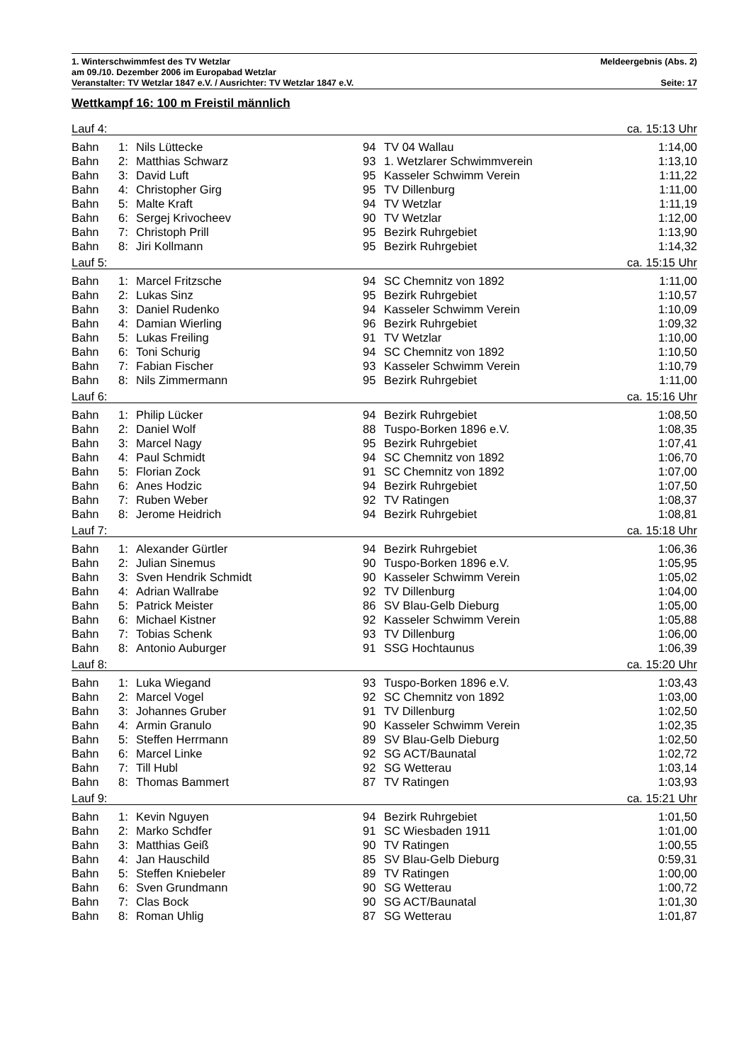1. Winterschwimmfest des TV Wetzlar Meldeergebnis (Abs. 2)
am 09./10. Dezember 2006 im Europabad Wetzlar
Veranstalter: TV Wetzlar 1847 e.V. / Ausrichter: TV Wetzlar 1847 e.V. Seite: 17
Wettkampf 16: 100 m Freistil männlich
| Lauf 4: | | | | | ca. 15:13 Uhr |
| Bahn | 1: | Nils Lüttecke | 94 | TV 04 Wallau | 1:14,00 |
| Bahn | 2: | Matthias Schwarz | 93 | 1. Wetzlarer Schwimmverein | 1:13,10 |
| Bahn | 3: | David Luft | 95 | Kasseler Schwimm Verein | 1:11,22 |
| Bahn | 4: | Christopher Girg | 95 | TV Dillenburg | 1:11,00 |
| Bahn | 5: | Malte Kraft | 94 | TV Wetzlar | 1:11,19 |
| Bahn | 6: | Sergej Krivocheev | 90 | TV Wetzlar | 1:12,00 |
| Bahn | 7: | Christoph Prill | 95 | Bezirk Ruhrgebiet | 1:13,90 |
| Bahn | 8: | Jiri Kollmann | 95 | Bezirk Ruhrgebiet | 1:14,32 |
| Lauf 5: | | | | | ca. 15:15 Uhr |
| Bahn | 1: | Marcel Fritzsche | 94 | SC Chemnitz von 1892 | 1:11,00 |
| Bahn | 2: | Lukas Sinz | 95 | Bezirk Ruhrgebiet | 1:10,57 |
| Bahn | 3: | Daniel Rudenko | 94 | Kasseler Schwimm Verein | 1:10,09 |
| Bahn | 4: | Damian Wierling | 96 | Bezirk Ruhrgebiet | 1:09,32 |
| Bahn | 5: | Lukas Freiling | 91 | TV Wetzlar | 1:10,00 |
| Bahn | 6: | Toni Schurig | 94 | SC Chemnitz von 1892 | 1:10,50 |
| Bahn | 7: | Fabian Fischer | 93 | Kasseler Schwimm Verein | 1:10,79 |
| Bahn | 8: | Nils Zimmermann | 95 | Bezirk Ruhrgebiet | 1:11,00 |
| Lauf 6: | | | | | ca. 15:16 Uhr |
| Bahn | 1: | Philip Lücker | 94 | Bezirk Ruhrgebiet | 1:08,50 |
| Bahn | 2: | Daniel Wolf | 88 | Tuspo-Borken 1896 e.V. | 1:08,35 |
| Bahn | 3: | Marcel Nagy | 95 | Bezirk Ruhrgebiet | 1:07,41 |
| Bahn | 4: | Paul Schmidt | 94 | SC Chemnitz von 1892 | 1:06,70 |
| Bahn | 5: | Florian Zock | 91 | SC Chemnitz von 1892 | 1:07,00 |
| Bahn | 6: | Anes Hodzic | 94 | Bezirk Ruhrgebiet | 1:07,50 |
| Bahn | 7: | Ruben Weber | 92 | TV Ratingen | 1:08,37 |
| Bahn | 8: | Jerome Heidrich | 94 | Bezirk Ruhrgebiet | 1:08,81 |
| Lauf 7: | | | | | ca. 15:18 Uhr |
| Bahn | 1: | Alexander Gürtler | 94 | Bezirk Ruhrgebiet | 1:06,36 |
| Bahn | 2: | Julian Sinemus | 90 | Tuspo-Borken 1896 e.V. | 1:05,95 |
| Bahn | 3: | Sven Hendrik Schmidt | 90 | Kasseler Schwimm Verein | 1:05,02 |
| Bahn | 4: | Adrian Wallrabe | 92 | TV Dillenburg | 1:04,00 |
| Bahn | 5: | Patrick Meister | 86 | SV Blau-Gelb Dieburg | 1:05,00 |
| Bahn | 6: | Michael Kistner | 92 | Kasseler Schwimm Verein | 1:05,88 |
| Bahn | 7: | Tobias Schenk | 93 | TV Dillenburg | 1:06,00 |
| Bahn | 8: | Antonio Auburger | 91 | SSG Hochtaunus | 1:06,39 |
| Lauf 8: | | | | | ca. 15:20 Uhr |
| Bahn | 1: | Luka Wiegand | 93 | Tuspo-Borken 1896 e.V. | 1:03,43 |
| Bahn | 2: | Marcel Vogel | 92 | SC Chemnitz von 1892 | 1:03,00 |
| Bahn | 3: | Johannes Gruber | 91 | TV Dillenburg | 1:02,50 |
| Bahn | 4: | Armin Granulo | 90 | Kasseler Schwimm Verein | 1:02,35 |
| Bahn | 5: | Steffen Herrmann | 89 | SV Blau-Gelb Dieburg | 1:02,50 |
| Bahn | 6: | Marcel Linke | 92 | SG ACT/Baunatal | 1:02,72 |
| Bahn | 7: | Till Hubl | 92 | SG Wetterau | 1:03,14 |
| Bahn | 8: | Thomas Bammert | 87 | TV Ratingen | 1:03,93 |
| Lauf 9: | | | | | ca. 15:21 Uhr |
| Bahn | 1: | Kevin Nguyen | 94 | Bezirk Ruhrgebiet | 1:01,50 |
| Bahn | 2: | Marko Schdfer | 91 | SC Wiesbaden 1911 | 1:01,00 |
| Bahn | 3: | Matthias Geiß | 90 | TV Ratingen | 1:00,55 |
| Bahn | 4: | Jan Hauschild | 85 | SV Blau-Gelb Dieburg | 0:59,31 |
| Bahn | 5: | Steffen Kniebeler | 89 | TV Ratingen | 1:00,00 |
| Bahn | 6: | Sven Grundmann | 90 | SG Wetterau | 1:00,72 |
| Bahn | 7: | Clas Bock | 90 | SG ACT/Baunatal | 1:01,30 |
| Bahn | 8: | Roman Uhlig | 87 | SG Wetterau | 1:01,87 |